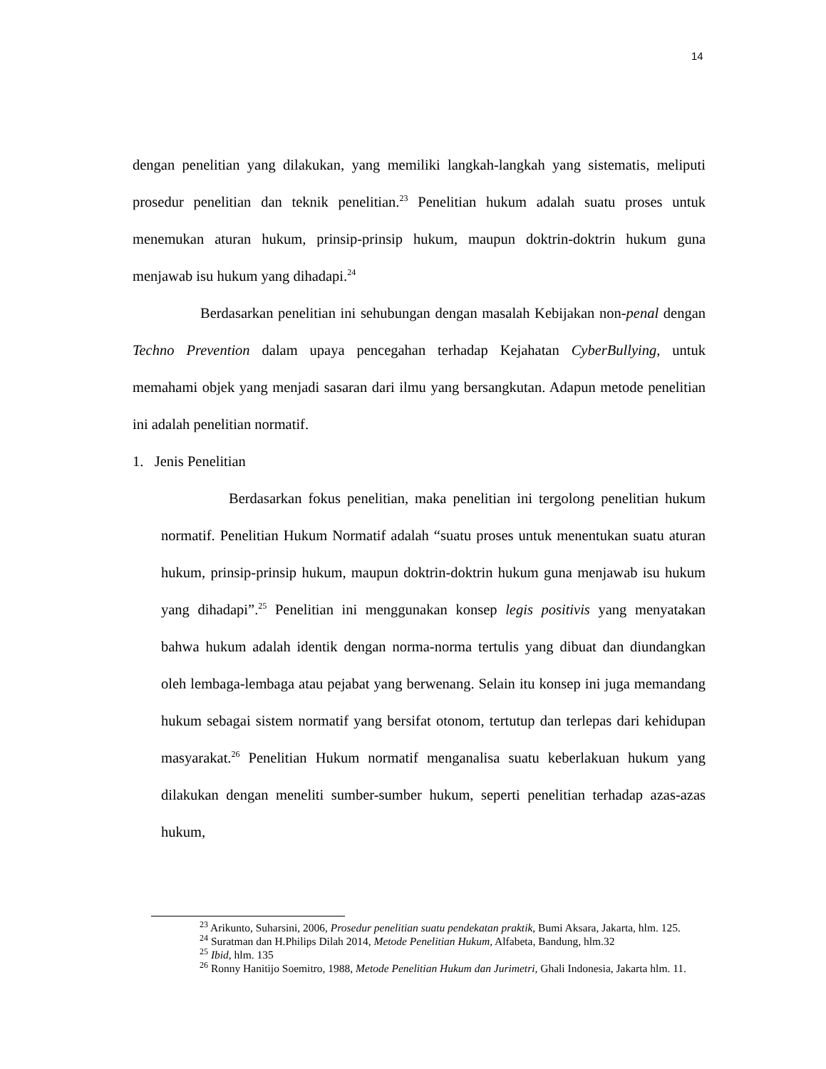14
dengan penelitian yang dilakukan, yang memiliki langkah-langkah yang sistematis, meliputi prosedur penelitian dan teknik penelitian.<sup>23</sup> Penelitian hukum adalah suatu proses untuk menemukan aturan hukum, prinsip-prinsip hukum, maupun doktrin-doktrin hukum guna menjawab isu hukum yang dihadapi.<sup>24</sup>
Berdasarkan penelitian ini sehubungan dengan masalah Kebijakan non-penal dengan Techno Prevention dalam upaya pencegahan terhadap Kejahatan CyberBullying, untuk memahami objek yang menjadi sasaran dari ilmu yang bersangkutan. Adapun metode penelitian ini adalah penelitian normatif.
1. Jenis Penelitian
Berdasarkan fokus penelitian, maka penelitian ini tergolong penelitian hukum normatif. Penelitian Hukum Normatif adalah “suatu proses untuk menentukan suatu aturan hukum, prinsip-prinsip hukum, maupun doktrin-doktrin hukum guna menjawab isu hukum yang dihadapi”.<sup>25</sup> Penelitian ini menggunakan konsep legis positivis yang menyatakan bahwa hukum adalah identik dengan norma-norma tertulis yang dibuat dan diundangkan oleh lembaga-lembaga atau pejabat yang berwenang. Selain itu konsep ini juga memandang hukum sebagai sistem normatif yang bersifat otonom, tertutup dan terlepas dari kehidupan masyarakat.<sup>26</sup> Penelitian Hukum normatif menganalisa suatu keberlakuan hukum yang dilakukan dengan meneliti sumber-sumber hukum, seperti penelitian terhadap azas-azas hukum,
<sup>23</sup> Arikunto, Suharsini, 2006, Prosedur penelitian suatu pendekatan praktik, Bumi Aksara, Jakarta, hlm. 125.
<sup>24</sup> Suratman dan H.Philips Dilah 2014, Metode Penelitian Hukum, Alfabeta, Bandung, hlm.32
<sup>25</sup> Ibid, hlm. 135
<sup>26</sup> Ronny Hanitijo Soemitro, 1988, Metode Penelitian Hukum dan Jurimetri, Ghali Indonesia, Jakarta hlm. 11.